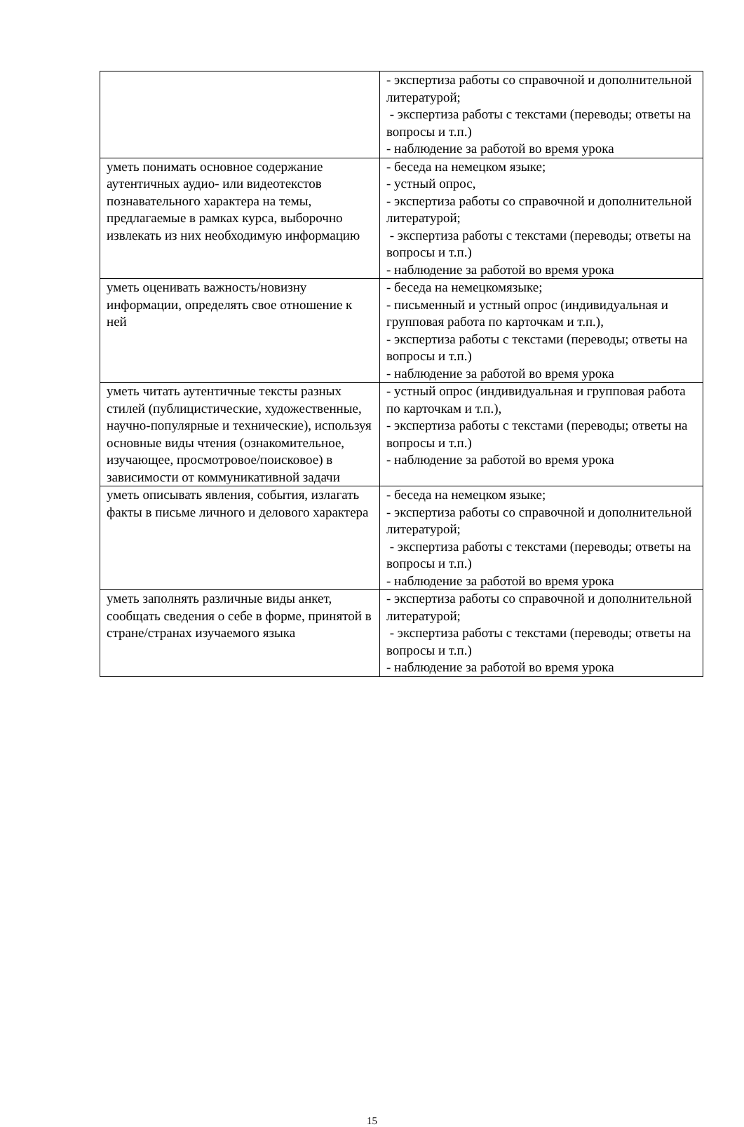| | - экспертиза работы со справочной и дополнительной литературой; - экспертиза работы с текстами (переводы; ответы на вопросы и т.п.) - наблюдение за работой во время урока |
| уметь понимать основное содержание аутентичных аудио- или видеотекстов познавательного характера на темы, предлагаемые в рамках курса, выборочно извлекать из них необходимую информацию | - беседа на немецком языке; - устный опрос, - экспертиза работы со справочной и дополнительной литературой; - экспертиза работы с текстами (переводы; ответы на вопросы и т.п.) - наблюдение за работой во время урока |
| уметь оценивать важность/новизну информации, определять свое отношение к ней | - беседа на немецкомязыке; - письменный и устный опрос (индивидуальная и групповая работа по карточкам и т.п.), - экспертиза работы с текстами (переводы; ответы на вопросы и т.п.) - наблюдение за работой во время урока |
| уметь читать аутентичные тексты разных стилей (публицистические, художественные, научно-популярные и технические), используя основные виды чтения (ознакомительное, изучающее, просмотровое/поисковое) в зависимости от коммуникативной задачи | - устный опрос (индивидуальная и групповая работа по карточкам и т.п.), - экспертиза работы с текстами (переводы; ответы на вопросы и т.п.) - наблюдение за работой во время урока |
| уметь описывать явления, события, излагать факты в письме личного и делового характера | - беседа на немецком языке; - экспертиза работы со справочной и дополнительной литературой; - экспертиза работы с текстами (переводы; ответы на вопросы и т.п.) - наблюдение за работой во время урока |
| уметь заполнять различные виды анкет, сообщать сведения о себе в форме, принятой в стране/странах изучаемого языка | - экспертиза работы со справочной и дополнительной литературой; - экспертиза работы с текстами (переводы; ответы на вопросы и т.п.) - наблюдение за работой во время урока |
15